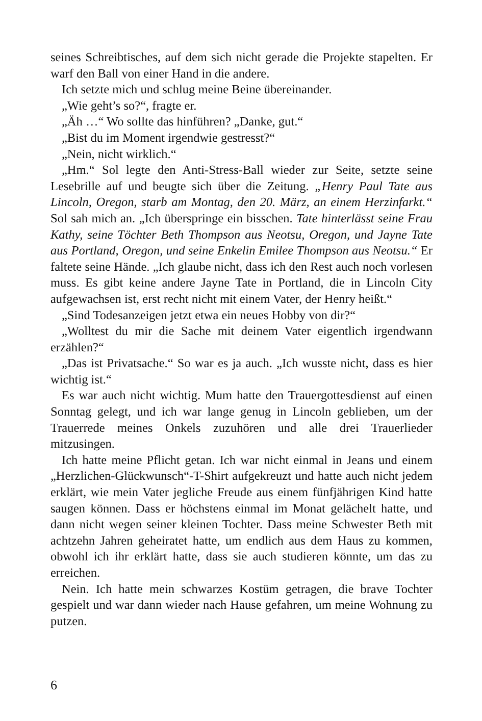seines Schreibtisches, auf dem sich nicht gerade die Projekte stapelten. Er warf den Ball von einer Hand in die andere.
Ich setzte mich und schlug meine Beine übereinander.
„Wie geht’s so?“, fragte er.
„Äh …“ Wo sollte das hinführen? „Danke, gut.“
„Bist du im Moment irgendwie gestresst?“
„Nein, nicht wirklich.“
„Hm.“ Sol legte den Anti-Stress-Ball wieder zur Seite, setzte seine Lesebrille auf und beugte sich über die Zeitung. „Henry Paul Tate aus Lincoln, Oregon, starb am Montag, den 20. März, an einem Herzinfarkt.“ Sol sah mich an. „Ich überspringe ein bisschen. Tate hinterlässt seine Frau Kathy, seine Töchter Beth Thompson aus Neotsu, Oregon, und Jayne Tate aus Portland, Oregon, und seine Enkelin Emilee Thompson aus Neotsu.“ Er faltete seine Hände. „Ich glaube nicht, dass ich den Rest auch noch vorlesen muss. Es gibt keine andere Jayne Tate in Portland, die in Lincoln City aufgewachsen ist, erst recht nicht mit einem Vater, der Henry heißt.“
„Sind Todesanzeigen jetzt etwa ein neues Hobby von dir?“
„Wolltest du mir die Sache mit deinem Vater eigentlich irgendwann erzählen?“
„Das ist Privatsache.“ So war es ja auch. „Ich wusste nicht, dass es hier wichtig ist.“
Es war auch nicht wichtig. Mum hatte den Trauergottesdienst auf einen Sonntag gelegt, und ich war lange genug in Lincoln geblieben, um der Trauerrede meines Onkels zuzuhören und alle drei Trauerlieder mitzusingen.
Ich hatte meine Pflicht getan. Ich war nicht einmal in Jeans und einem „Herzlichen-Glückwunsch“-T-Shirt aufgekreuzt und hatte auch nicht jedem erklärt, wie mein Vater jegliche Freude aus einem fünfjährigen Kind hatte saugen können. Dass er höchstens einmal im Monat gelächelt hatte, und dann nicht wegen seiner kleinen Tochter. Dass meine Schwester Beth mit achtzehn Jahren geheiratet hatte, um endlich aus dem Haus zu kommen, obwohl ich ihr erklärt hatte, dass sie auch studieren könnte, um das zu erreichen.
Nein. Ich hatte mein schwarzes Kostüm getragen, die brave Tochter gespielt und war dann wieder nach Hause gefahren, um meine Wohnung zu putzen.
6